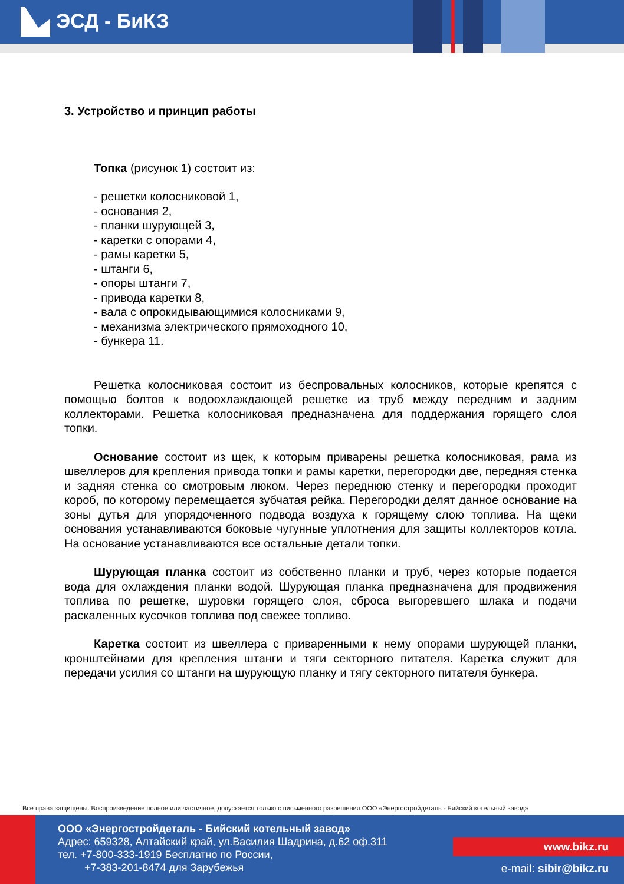ЭСД - БиКЗ
3. Устройство и принцип работы
Топка (рисунок 1) состоит из:
- решетки колосниковой 1,
- основания 2,
- планки шурующей 3,
- каретки с опорами 4,
- рамы каретки 5,
- штанги 6,
- опоры штанги 7,
- привода каретки 8,
- вала с опрокидывающимися колосниками 9,
- механизма электрического прямоходного 10,
- бункера 11.
Решетка колосниковая состоит из беспровальных колосников, которые крепятся с помощью болтов к водоохлаждающей решетке из труб между передним и задним коллекторами. Решетка колосниковая предназначена для поддержания горящего слоя топки.
Основание состоит из щек, к которым приварены решетка колосниковая, рама из швеллеров для крепления привода топки и рамы каретки, перегородки две, передняя стенка и задняя стенка со смотровым люком. Через переднюю стенку и перегородки проходит короб, по которому перемещается зубчатая рейка. Перегородки делят данное основание на зоны дутья для упорядоченного подвода воздуха к горящему слою топлива. На щеки основания устанавливаются боковые чугунные уплотнения для защиты коллекторов котла. На основание устанавливаются все остальные детали топки.
Шурующая планка состоит из собственно планки и труб, через которые подается вода для охлаждения планки водой. Шурующая планка предназначена для продвижения топлива по решетке, шуровки горящего слоя, сброса выгоревшего шлака и подачи раскаленных кусочков топлива под свежее топливо.
Каретка состоит из швеллера с приваренными к нему опорами шурующей планки, кронштейнами для крепления штанги и тяги секторного питателя. Каретка служит для передачи усилия со штанги на шурующую планку и тягу секторного питателя бункера.
Все права защищены. Воспроизведение полное или частичное, допускается только с письменного разрешения ООО «Энергостройдеталь - Бийский котельный завод»
ООО «Энергостройдеталь - Бийский котельный завод»
Адрес: 659328, Алтайский край, ул.Василия Шадрина, д.62 оф.311
тел. +7-800-333-1919 Бесплатно по России,
+7-383-201-8474 для Зарубежья
www.bikz.ru
e-mail: sibir@bikz.ru